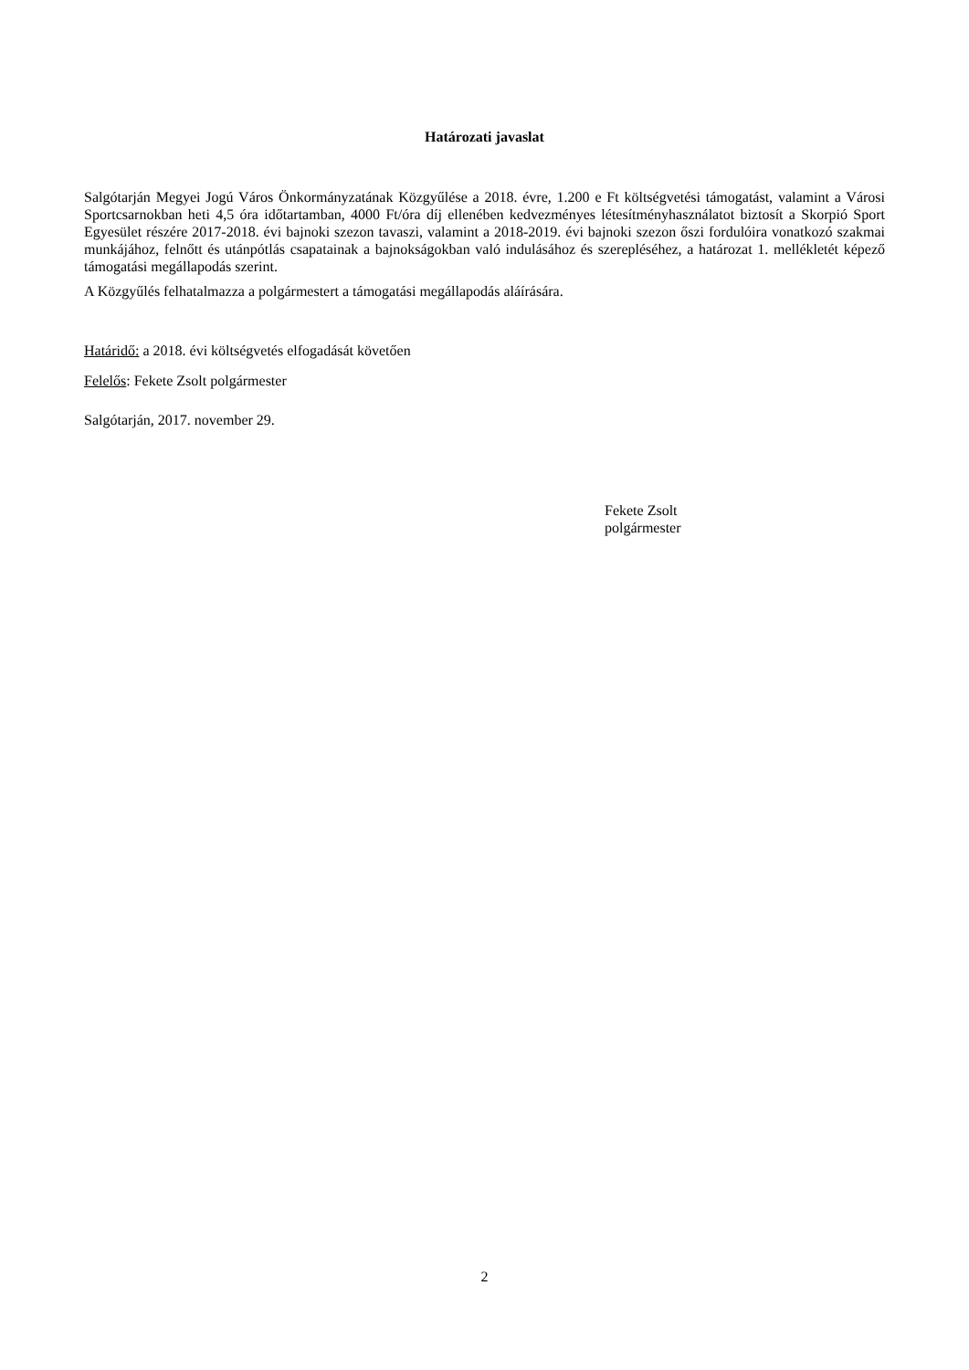Határozati javaslat
Salgótarján Megyei Jogú Város Önkormányzatának Közgyűlése a 2018. évre, 1.200 e Ft költségvetési támogatást, valamint a Városi Sportcsarnokban heti 4,5 óra időtartamban, 4000 Ft/óra díj ellenében kedvezményes létesítményhasználatot biztosít a Skorpió Sport Egyesület részére 2017-2018. évi bajnoki szezon tavaszi, valamint a 2018-2019. évi bajnoki szezon őszi fordulóira vonatkozó szakmai munkájához, felnőtt és utánpótlás csapatainak a bajnokságokban való indulásához és szerepléséhez, a határozat 1. mellékletét képező támogatási megállapodás szerint.
A Közgyűlés felhatalmazza a polgármestert a támogatási megállapodás aláírására.
Határidő: a 2018. évi költségvetés elfogadását követően
Felelős: Fekete Zsolt polgármester
Salgótarján, 2017. november 29.
Fekete Zsolt
polgármester
2